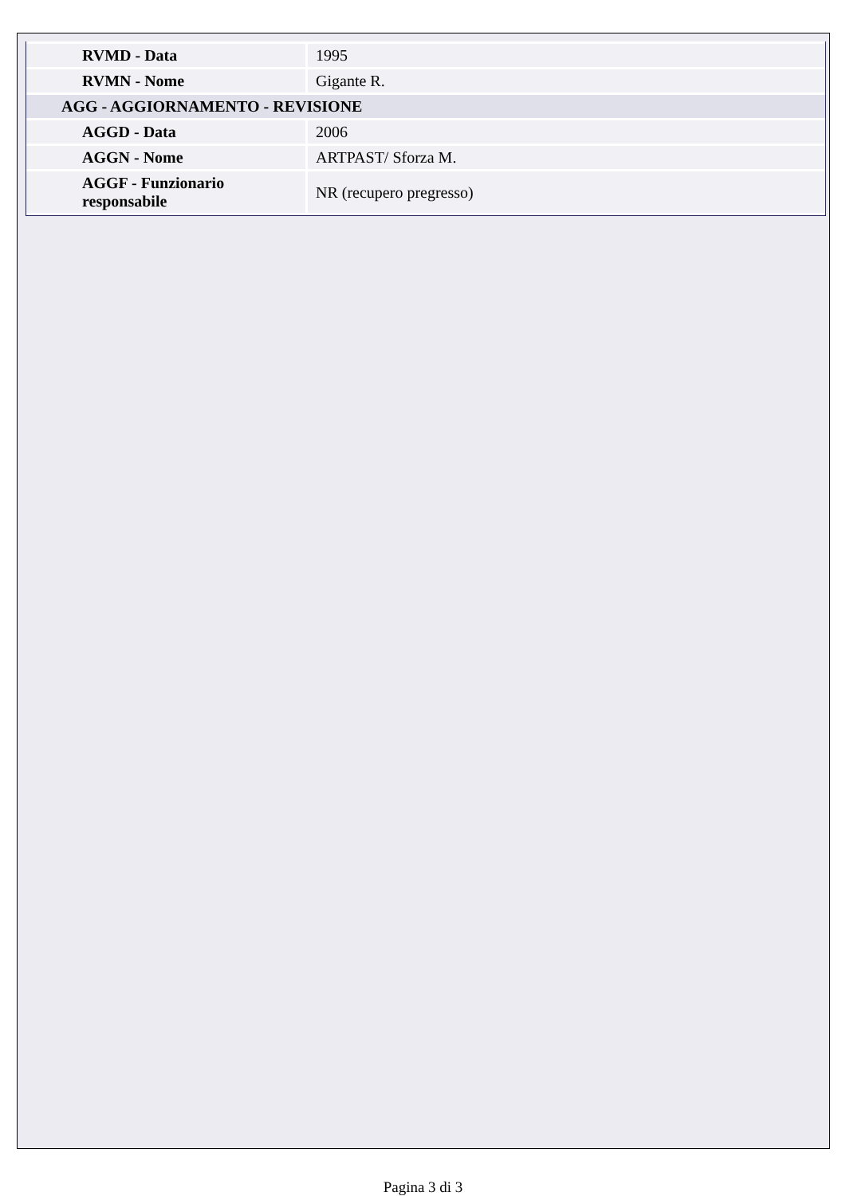| RVMD - Data | 1995 |
| RVMN - Nome | Gigante R. |
| AGG - AGGIORNAMENTO - REVISIONE | |
| AGGD - Data | 2006 |
| AGGN - Nome | ARTPAST/ Sforza M. |
| AGGF - Funzionario responsabile | NR (recupero pregresso) |
Pagina 3 di 3